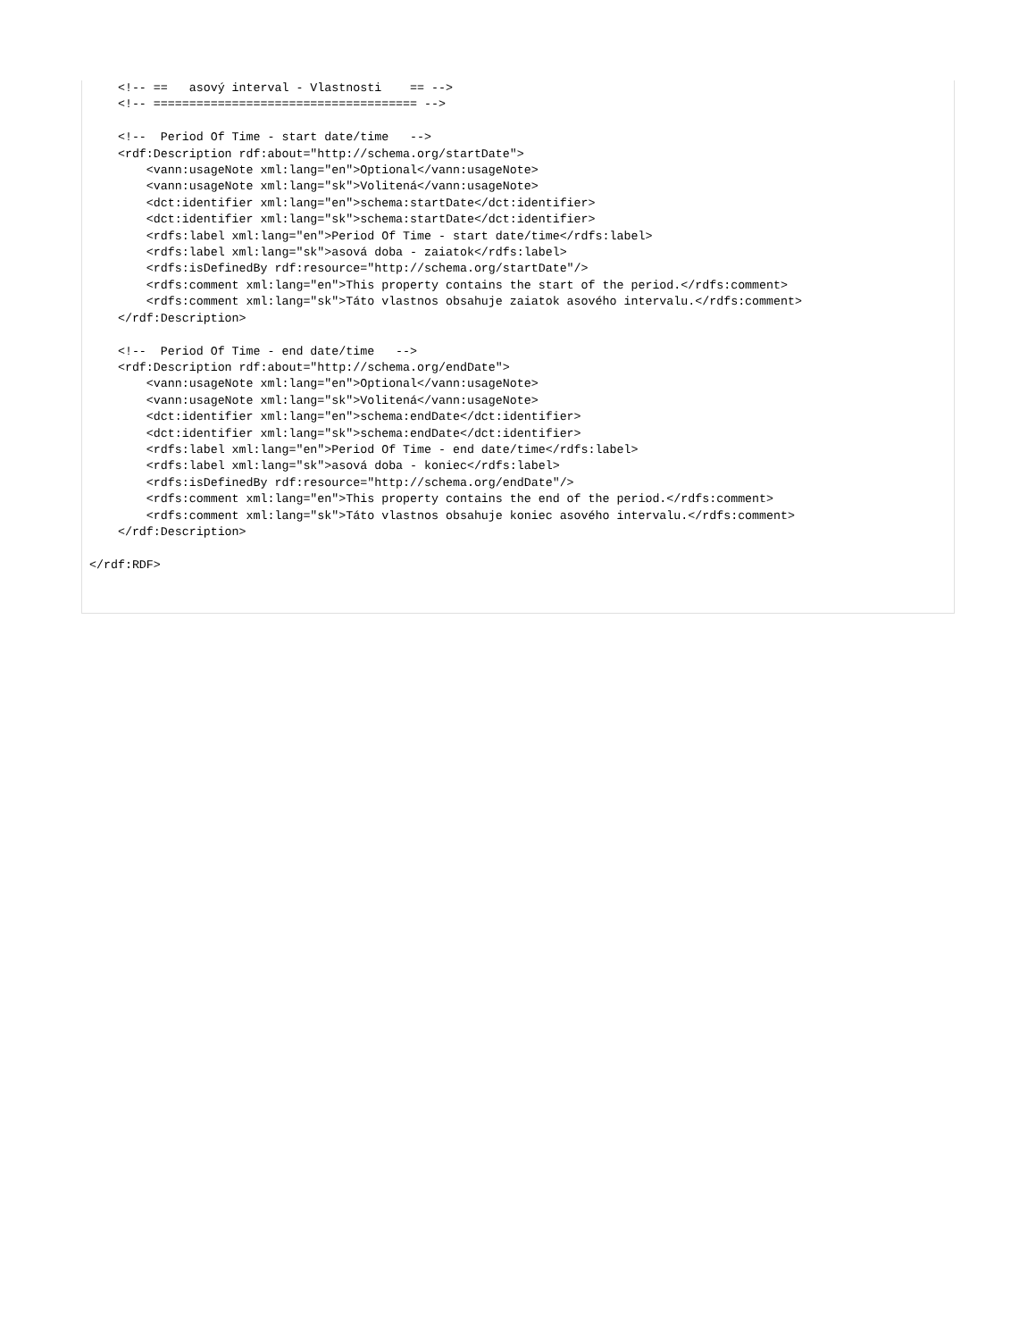<!-- ==   asový interval - Vlastnosti    == -->
    <!-- ===================================== -->

    <!--  Period Of Time - start date/time   -->
    <rdf:Description rdf:about="http://schema.org/startDate">
        <vann:usageNote xml:lang="en">Optional</vann:usageNote>
        <vann:usageNote xml:lang="sk">Volitená</vann:usageNote>
        <dct:identifier xml:lang="en">schema:startDate</dct:identifier>
        <dct:identifier xml:lang="sk">schema:startDate</dct:identifier>
        <rdfs:label xml:lang="en">Period Of Time - start date/time</rdfs:label>
        <rdfs:label xml:lang="sk">asová doba - zaiatok</rdfs:label>
        <rdfs:isDefinedBy rdf:resource="http://schema.org/startDate"/>
        <rdfs:comment xml:lang="en">This property contains the start of the period.</rdfs:comment>
        <rdfs:comment xml:lang="sk">Táto vlastnos obsahuje zaiatok asového intervalu.</rdfs:comment>
    </rdf:Description>

    <!--  Period Of Time - end date/time   -->
    <rdf:Description rdf:about="http://schema.org/endDate">
        <vann:usageNote xml:lang="en">Optional</vann:usageNote>
        <vann:usageNote xml:lang="sk">Volitená</vann:usageNote>
        <dct:identifier xml:lang="en">schema:endDate</dct:identifier>
        <dct:identifier xml:lang="sk">schema:endDate</dct:identifier>
        <rdfs:label xml:lang="en">Period Of Time - end date/time</rdfs:label>
        <rdfs:label xml:lang="sk">asová doba - koniec</rdfs:label>
        <rdfs:isDefinedBy rdf:resource="http://schema.org/endDate"/>
        <rdfs:comment xml:lang="en">This property contains the end of the period.</rdfs:comment>
        <rdfs:comment xml:lang="sk">Táto vlastnos obsahuje koniec asového intervalu.</rdfs:comment>
    </rdf:Description>

</rdf:RDF>